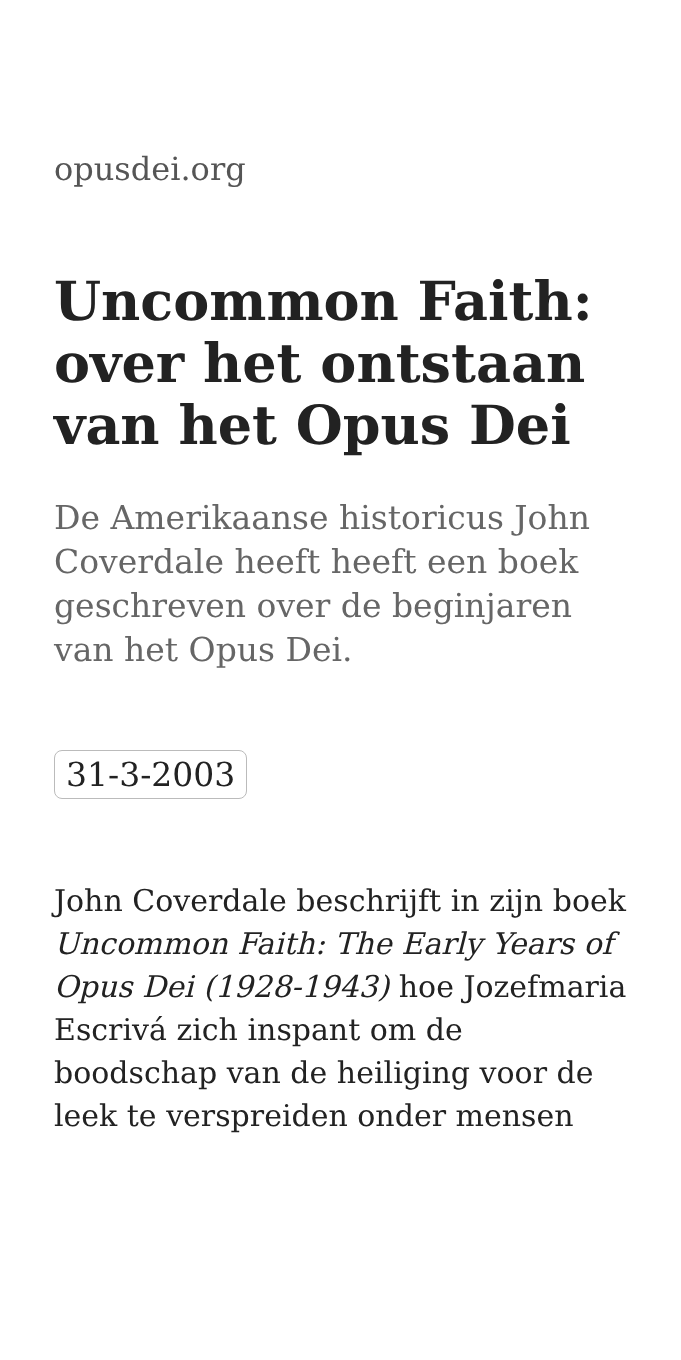opusdei.org
Uncommon Faith: over het ontstaan van het Opus Dei
De Amerikaanse historicus John Coverdale heeft heeft een boek geschreven over de beginjaren van het Opus Dei.
31-3-2003
John Coverdale beschrijft in zijn boek Uncommon Faith: The Early Years of Opus Dei (1928-1943) hoe Jozefmaria Escrivá zich inspant om de boodschap van de heiliging voor de leek te verspreiden onder mensen